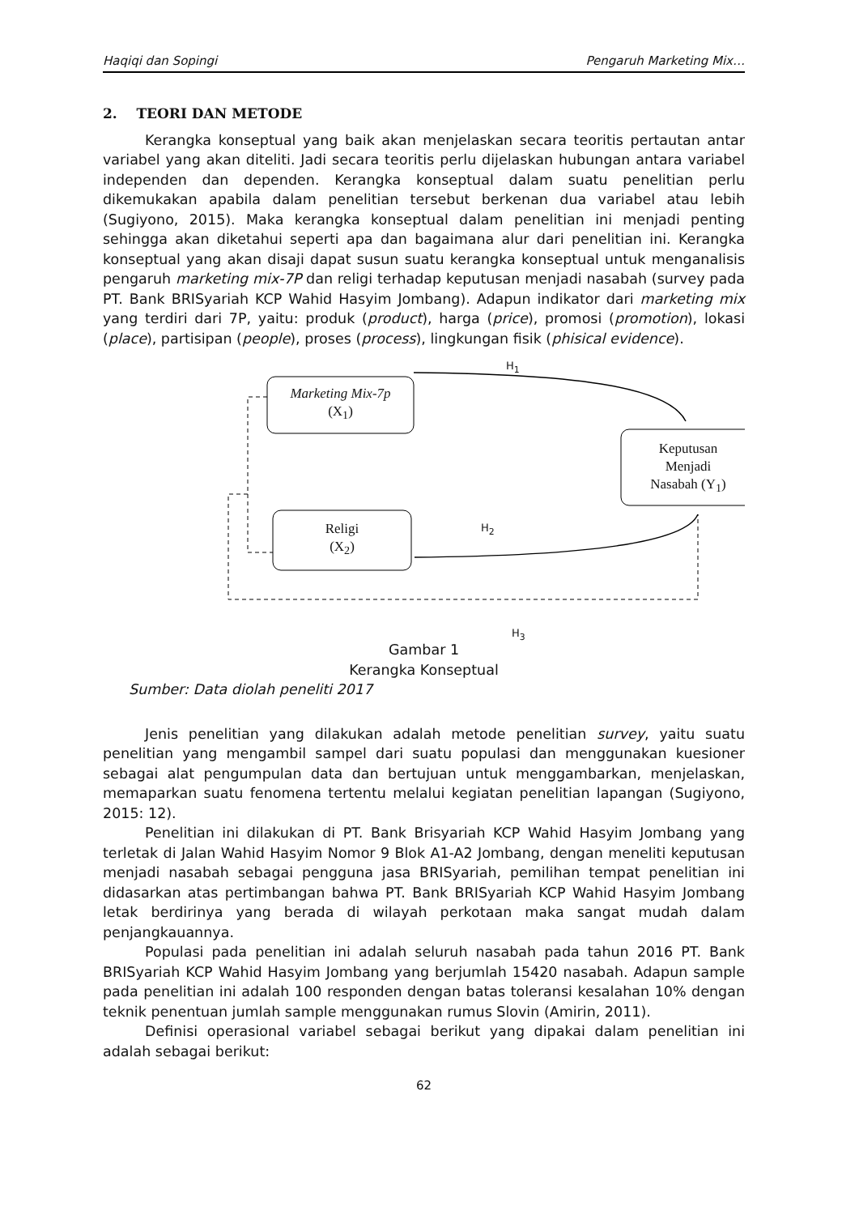Haqiqi dan Sopingi Pengaruh Marketing Mix…
2. TEORI DAN METODE
Kerangka konseptual yang baik akan menjelaskan secara teoritis pertautan antar variabel yang akan diteliti. Jadi secara teoritis perlu dijelaskan hubungan antara variabel independen dan dependen. Kerangka konseptual dalam suatu penelitian perlu dikemukakan apabila dalam penelitian tersebut berkenan dua variabel atau lebih (Sugiyono, 2015). Maka kerangka konseptual dalam penelitian ini menjadi penting sehingga akan diketahui seperti apa dan bagaimana alur dari penelitian ini. Kerangka konseptual yang akan disaji dapat susun suatu kerangka konseptual untuk menganalisis pengaruh marketing mix-7P dan religi terhadap keputusan menjadi nasabah (survey pada PT. Bank BRISyariah KCP Wahid Hasyim Jombang). Adapun indikator dari marketing mix yang terdiri dari 7P, yaitu: produk (product), harga (price), promosi (promotion), lokasi (place), partisipan (people), proses (process), lingkungan fisik (phisical evidence).
Marketing Mix-7p
(X<sub>1</sub>)
Religi
(X<sub>2</sub>)
Keputusan
Menjadi
Nasabah (Y<sub>1</sub>)
H<sub>1</sub>
H<sub>2</sub>
H<sub>3</sub>
Gambar 1
Kerangka Konseptual
Sumber: Data diolah peneliti 2017
Jenis penelitian yang dilakukan adalah metode penelitian survey, yaitu suatu penelitian yang mengambil sampel dari suatu populasi dan menggunakan kuesioner sebagai alat pengumpulan data dan bertujuan untuk menggambarkan, menjelaskan, memaparkan suatu fenomena tertentu melalui kegiatan penelitian lapangan (Sugiyono, 2015: 12).
Penelitian ini dilakukan di PT. Bank Brisyariah KCP Wahid Hasyim Jombang yang terletak di Jalan Wahid Hasyim Nomor 9 Blok A1-A2 Jombang, dengan meneliti keputusan menjadi nasabah sebagai pengguna jasa BRISyariah, pemilihan tempat penelitian ini didasarkan atas pertimbangan bahwa PT. Bank BRISyariah KCP Wahid Hasyim Jombang letak berdirinya yang berada di wilayah perkotaan maka sangat mudah dalam penjangkauannya.
Populasi pada penelitian ini adalah seluruh nasabah pada tahun 2016 PT. Bank BRISyariah KCP Wahid Hasyim Jombang yang berjumlah 15420 nasabah. Adapun sample pada penelitian ini adalah 100 responden dengan batas toleransi kesalahan 10% dengan teknik penentuan jumlah sample menggunakan rumus Slovin (Amirin, 2011).
Definisi operasional variabel sebagai berikut yang dipakai dalam penelitian ini adalah sebagai berikut:
62